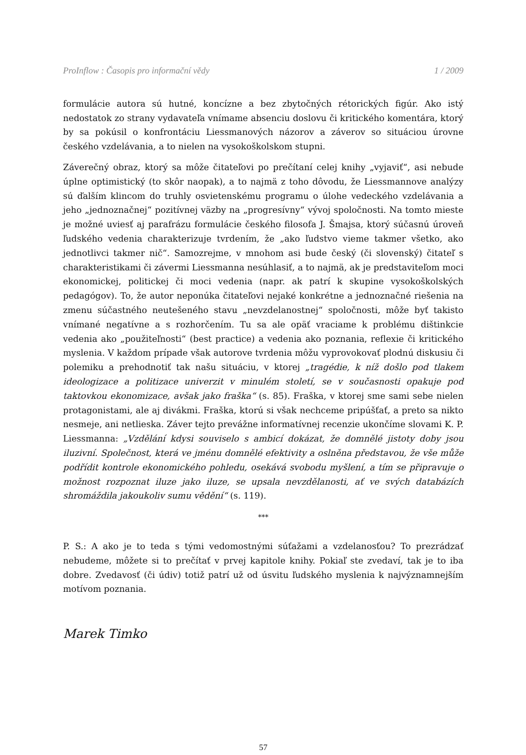ProInflow : Časopis pro informační vědy 1 / 2009
formulácie autora sú hutné, koncízne a bez zbytočných rétorických figúr. Ako istý nedostatok zo strany vydavateľa vnímame absenciu doslovu či kritického komentára, ktorý by sa pokúsil o konfrontáciu Liessmanových názorov a záverov so situáciou úrovne českého vzdelávania, a to nielen na vysokoškolskom stupni.
Záverečný obraz, ktorý sa môže čitateľovi po prečítaní celej knihy „vyjaviť“, asi nebude úplne optimistický (to skôr naopak), a to najmä z toho dôvodu, že Liessmannove analýzy sú ďalším klincom do truhly osvietenskému programu o úlohe vedeckého vzdelávania a jeho „jednoznačnej“ pozitívnej väzby na „progresívny“ vývoj spoločnosti. Na tomto mieste je možné uviesť aj parafrázu formulácie českého filosofa J. Šmajsa, ktorý súčasnú úroveň ľudského vedenia charakterizuje tvrdením, že „ako ľudstvo vieme takmer všetko, ako jednotlivci takmer nič“. Samozrejme, v mnohom asi bude český (či slovenský) čitateľ s charakteristikami či závermi Liessmanna nesúhlasiť, a to najmä, ak je predstaviteľom moci ekonomickej, politickej či moci vedenia (napr. ak patrí k skupine vysokoškolských pedagógov). To, že autor neponúka čitateľovi nejaké konkrétne a jednoznačné riešenia na zmenu súčastného neutešeného stavu „nevzdelanostnej“ spoločnosti, môže byť takisto vnímané negatívne a s rozhorčením. Tu sa ale opäť vraciame k problému dištinkcie vedenia ako „použiteľnosti“ (best practice) a vedenia ako poznania, reflexie či kritického myslenia. V každom prípade však autorove tvrdenia môžu vyprovokovať plodnú diskusiu či polemiku a prehodnotiť tak našu situáciu, v ktorej „tragédie, k níž došlo pod tlakem ideologizace a politizace univerzit v minulém století, se v současnosti opakuje pod taktovkou ekonomizace, avšak jako fraška“ (s. 85). Fraška, v ktorej sme sami sebe nielen protagonistami, ale aj divákmi. Fraška, ktorú si však nechceme pripúšťať, a preto sa nikto nesmeje, ani netlieska. Záver tejto prevážne informatívnej recenzie ukončíme slovami K. P. Liessmanna: „Vzdělání kdysi souviselo s ambicí dokázat, že domnělé jistoty doby jsou iluzivní. Společnost, která ve jménu domnělé efektivity a oslněna představou, že vše může podřídit kontrole ekonomického pohledu, osekává svobodu myšlení, a tím se připravuje o možnost rozpoznat iluze jako iluze, se upsala nevzdělanosti, ať ve svých databázích shromáždila jakoukoliv sumu vědění“ (s. 119).
***
P. S.: A ako je to teda s tými vedomostnými súťažami a vzdelanosťou? To prezrádzať nebudeme, môžete si to prečítať v prvej kapitole knihy. Pokiaľ ste zvedaví, tak je to iba dobre. Zvedavosť (či údiv) totiž patrí už od úsvitu ľudského myslenia k najvýznamnejším motívom poznania.
Marek Timko
57